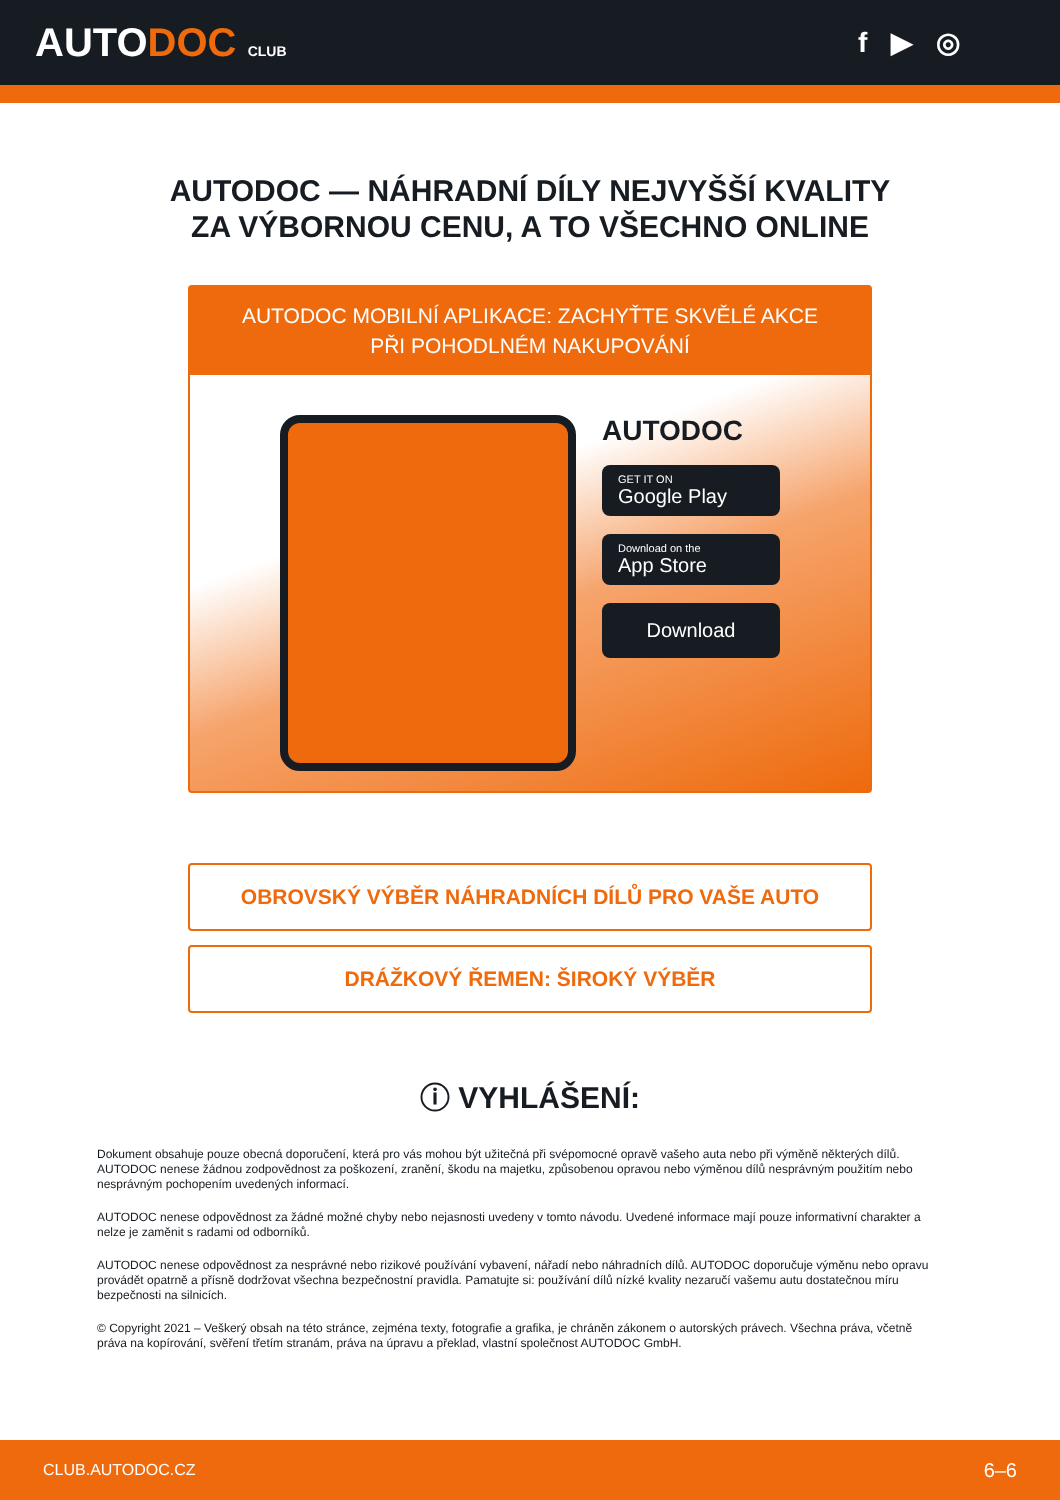AUTODOC CLUB
f ▶ ◎
AUTODOC — NÁHRADNÍ DÍLY NEJVYŠŠÍ KVALITY ZA VÝBORNOU CENU, A TO VŠECHNO ONLINE
AUTODOC MOBILNÍ APLIKACE: ZACHYŤTE SKVĚLÉ AKCE PŘI POHODLNÉM NAKUPOVÁNÍ
AUTODOC
GET IT ON
Google Play
Download on the
App Store
Download
OBROVSKÝ VÝBĚR NÁHRADNÍCH DÍLŮ PRO VAŠE AUTO
DRÁŽKOVÝ ŘEMEN: ŠIROKÝ VÝBĚR
ⓘ VYHLÁŠENÍ:
Dokument obsahuje pouze obecná doporučení, která pro vás mohou být užitečná při svépomocné opravě vašeho auta nebo při výměně některých dílů. AUTODOC nenese žádnou zodpovědnost za poškození, zranění, škodu na majetku, způsobenou opravou nebo výměnou dílů nesprávným použitím nebo nesprávným pochopením uvedených informací.
AUTODOC nenese odpovědnost za žádné možné chyby nebo nejasnosti uvedeny v tomto návodu. Uvedené informace mají pouze informativní charakter a nelze je zaměnit s radami od odborníků.
AUTODOC nenese odpovědnost za nesprávné nebo rizikové používání vybavení, nářadí nebo náhradních dílů. AUTODOC doporučuje výměnu nebo opravu provádět opatrně a přísně dodržovat všechna bezpečnostní pravidla. Pamatujte si: používání dílů nízké kvality nezaručí vašemu autu dostatečnou míru bezpečnosti na silnicích.
© Copyright 2021 – Veškerý obsah na této stránce, zejména texty, fotografie a grafika, je chráněn zákonem o autorských právech. Všechna práva, včetně práva na kopírování, svěření třetím stranám, práva na úpravu a překlad, vlastní společnost AUTODOC GmbH.
CLUB.AUTODOC.CZ 6–6